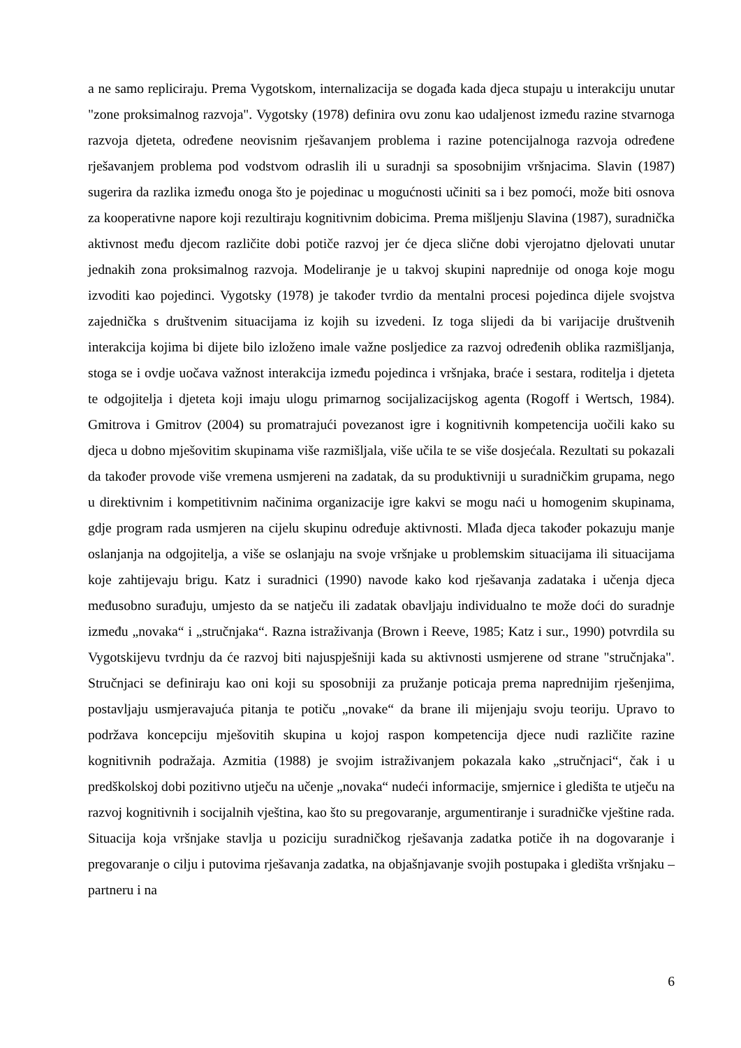a ne samo repliciraju. Prema Vygotskom, internalizacija se događa kada djeca stupaju u interakciju unutar "zone proksimalnog razvoja". Vygotsky (1978) definira ovu zonu kao udaljenost između razine stvarnoga razvoja djeteta, određene neovisnim rješavanjem problema i razine potencijalnoga razvoja određene rješavanjem problema pod vodstvom odraslih ili u suradnji sa sposobnijim vršnjacima. Slavin (1987) sugerira da razlika između onoga što je pojedinac u mogućnosti učiniti sa i bez pomoći, može biti osnova za kooperativne napore koji rezultiraju kognitivnim dobicima. Prema mišljenju Slavina (1987), suradnička aktivnost među djecom različite dobi potiče razvoj jer će djeca slične dobi vjerojatno djelovati unutar jednakih zona proksimalnog razvoja. Modeliranje je u takvoj skupini naprednije od onoga koje mogu izvoditi kao pojedinci. Vygotsky (1978) je također tvrdio da mentalni procesi pojedinca dijele svojstva zajednička s društvenim situacijama iz kojih su izvedeni. Iz toga slijedi da bi varijacije društvenih interakcija kojima bi dijete bilo izloženo imale važne posljedice za razvoj određenih oblika razmišljanja, stoga se i ovdje uočava važnost interakcija između pojedinca i vršnjaka, braće i sestara, roditelja i djeteta te odgojitelja i djeteta koji imaju ulogu primarnog socijalizacijskog agenta (Rogoff i Wertsch, 1984). Gmitrova i Gmitrov (2004) su promatrajući povezanost igre i kognitivnih kompetencija uočili kako su djeca u dobno mješovitim skupinama više razmišljala, više učila te se više dosjećala. Rezultati su pokazali da također provode više vremena usmjereni na zadatak, da su produktivniji u suradničkim grupama, nego u direktivnim i kompetitivnim načinima organizacije igre kakvi se mogu naći u homogenim skupinama, gdje program rada usmjeren na cijelu skupinu određuje aktivnosti. Mlađa djeca također pokazuju manje oslanjanja na odgojitelja, a više se oslanjaju na svoje vršnjake u problemskim situacijama ili situacijama koje zahtijevaju brigu. Katz i suradnici (1990) navode kako kod rješavanja zadataka i učenja djeca međusobno surađuju, umjesto da se natječu ili zadatak obavljaju individualno te može doći do suradnje između „novaka“ i „stručnjaka“. Razna istraživanja (Brown i Reeve, 1985; Katz i sur., 1990) potvrdila su Vygotskijevu tvrdnju da će razvoj biti najuspješniji kada su aktivnosti usmjerene od strane "stručnjaka". Stručnjaci se definiraju kao oni koji su sposobniji za pružanje poticaja prema naprednijim rješenjima, postavljaju usmjeravajuća pitanja te potiču „novake“ da brane ili mijenjaju svoju teoriju. Upravo to podržava koncepciju mješovitih skupina u kojoj raspon kompetencija djece nudi različite razine kognitivnih podražaja. Azmitia (1988) je svojim istraživanjem pokazala kako „stručnjaci“, čak i u predškolskoj dobi pozitivno utječu na učenje „novaka“ nudeći informacije, smjernice i gledišta te utječu na razvoj kognitivnih i socijalnih vještina, kao što su pregovaranje, argumentiranje i suradničke vještine rada. Situacija koja vršnjake stavlja u poziciju suradničkog rješavanja zadatka potiče ih na dogovaranje i pregovaranje o cilju i putovima rješavanja zadatka, na objašnjavanje svojih postupaka i gledišta vršnjaku – partneru i na
6